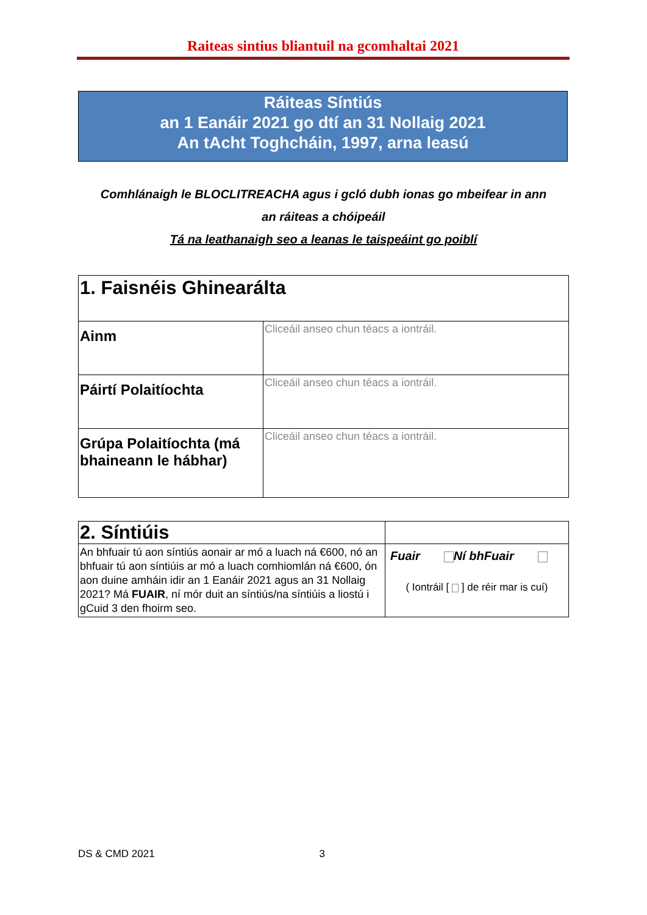Raiteas sintius bliantuil na gcomhaltai 2021
Ráiteas Síntiús
an 1 Eanáir 2021 go dtí an 31 Nollaig 2021
An tAcht Toghcháin, 1997, arna leasú
Comhlánaigh le BLOCLITREACHA agus i gcló dubh ionas go mbeifear in ann
an ráiteas a chóipeáil
Tá na leathanaigh seo a leanas le taispeáint go poiblí
| 1. Faisnéis Ghinearálta | |
| Ainm | Cliceáil anseo chun téacs a iontráil. |
| Páirtí Polaitíochta | Cliceáil anseo chun téacs a iontráil. |
| Grúpa Polaitíochta (má bhaineann le hábhar) | Cliceáil anseo chun téacs a iontráil. |
| 2. Síntiúis | |
| An bhfuair tú aon síntiús aonair ar mó a luach ná €600, nó an bhfuair tú aon síntiúis ar mó a luach comhiomlán ná €600, ón aon duine amháin idir an 1 Eanáir 2021 agus an 31 Nollaig 2021? Má FUAIR , ní mór duit an síntiús/na síntiúis a liostú i gCuid 3 den fhoirm seo. | Fuair Ní bhFuair ( Iontráil [ ] de réir mar is cuí) |
DS & CMD 2021 3